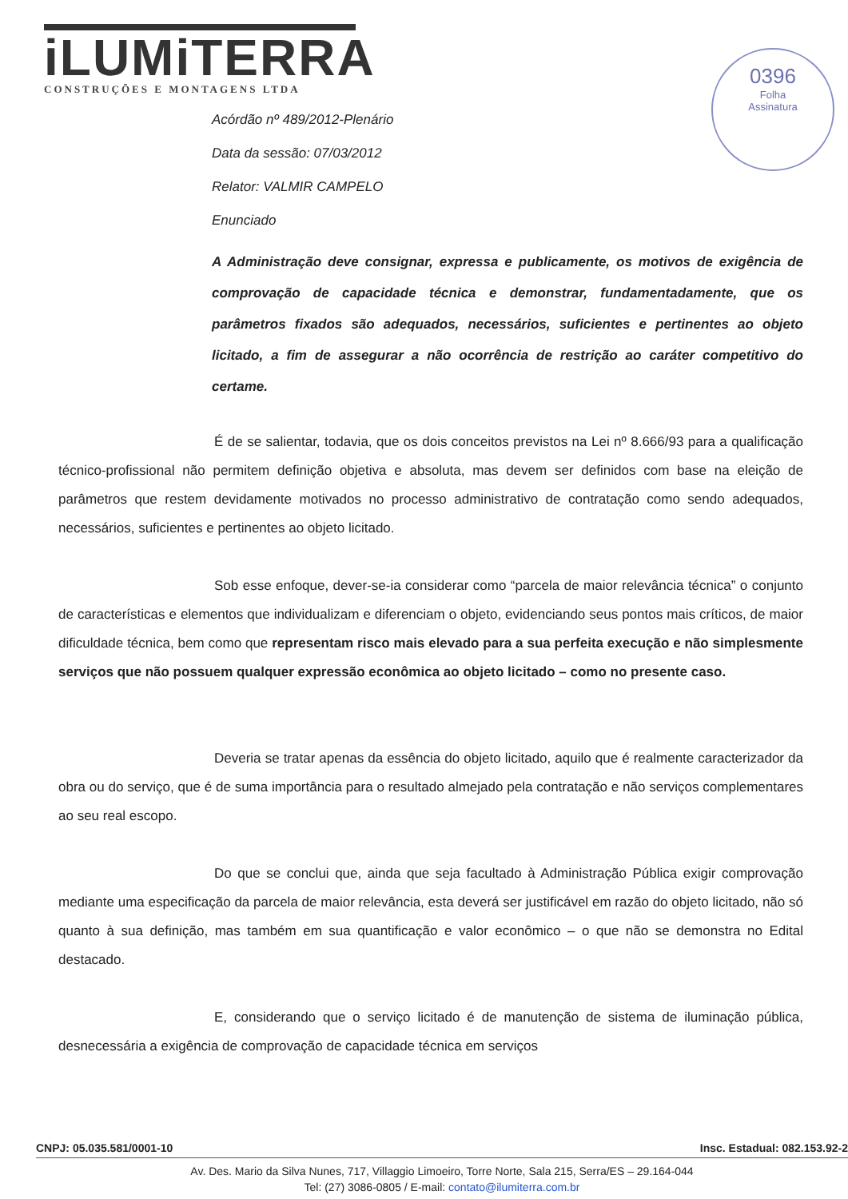iLUMiTERRA
CONSTRUÇÕES E MONTAGENS LTDA
0396
Folha
Assinatura
Acórdão nº 489/2012-Plenário
Data da sessão: 07/03/2012
Relator: VALMIR CAMPELO
Enunciado
A Administração deve consignar, expressa e publicamente, os motivos de exigência de comprovação de capacidade técnica e demonstrar, fundamentadamente, que os parâmetros fixados são adequados, necessários, suficientes e pertinentes ao objeto licitado, a fim de assegurar a não ocorrência de restrição ao caráter competitivo do certame.
É de se salientar, todavia, que os dois conceitos previstos na Lei nº 8.666/93 para a qualificação técnico-profissional não permitem definição objetiva e absoluta, mas devem ser definidos com base na eleição de parâmetros que restem devidamente motivados no processo administrativo de contratação como sendo adequados, necessários, suficientes e pertinentes ao objeto licitado.
Sob esse enfoque, dever-se-ia considerar como “parcela de maior relevância técnica” o conjunto de características e elementos que individualizam e diferenciam o objeto, evidenciando seus pontos mais críticos, de maior dificuldade técnica, bem como que representam risco mais elevado para a sua perfeita execução e não simplesmente serviços que não possuem qualquer expressão econômica ao objeto licitado – como no presente caso.
Deveria se tratar apenas da essência do objeto licitado, aquilo que é realmente caracterizador da obra ou do serviço, que é de suma importância para o resultado almejado pela contratação e não serviços complementares ao seu real escopo.
Do que se conclui que, ainda que seja facultado à Administração Pública exigir comprovação mediante uma especificação da parcela de maior relevância, esta deverá ser justificável em razão do objeto licitado, não só quanto à sua definição, mas também em sua quantificação e valor econômico – o que não se demonstra no Edital destacado.
E, considerando que o serviço licitado é de manutenção de sistema de iluminação pública, desnecessária a exigência de comprovação de capacidade técnica em serviços
CNPJ: 05.035.581/0001-10 Insc. Estadual: 082.153.92-2
Av. Des. Mario da Silva Nunes, 717, Villaggio Limoeiro, Torre Norte, Sala 215, Serra/ES – 29.164-044
Tel: (27) 3086-0805 / E-mail: contato@ilumiterra.com.br